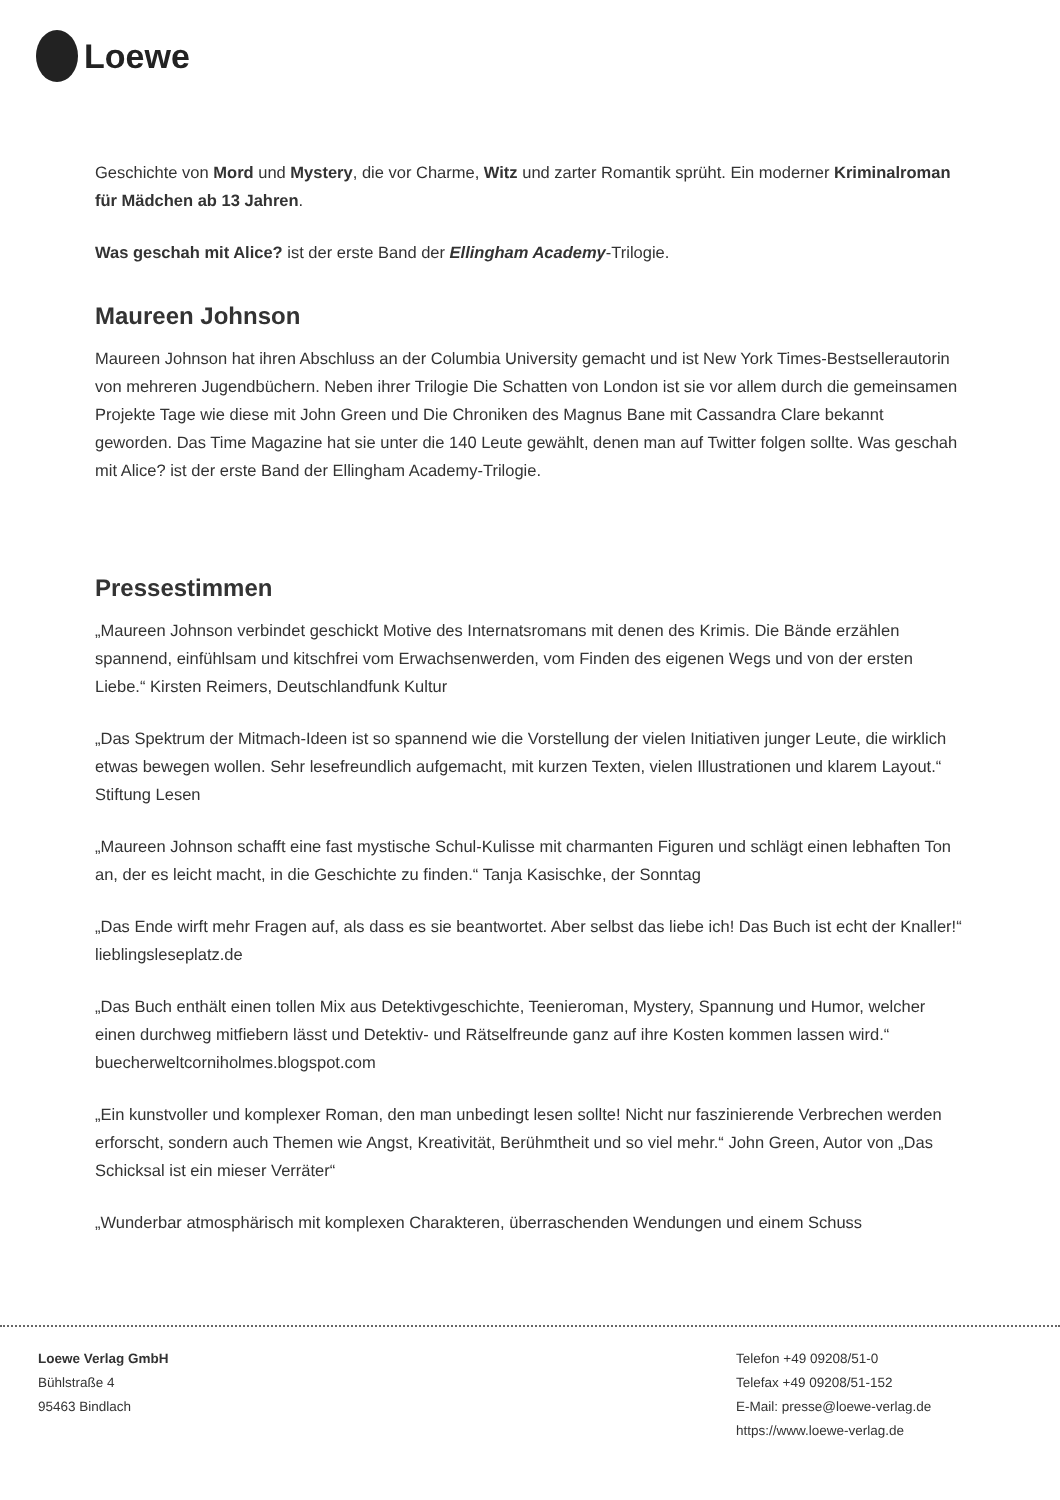Loewe
Geschichte von Mord und Mystery, die vor Charme, Witz und zarter Romantik sprüht. Ein moderner Kriminalroman für Mädchen ab 13 Jahren.
Was geschah mit Alice? ist der erste Band der Ellingham Academy-Trilogie.
Maureen Johnson
Maureen Johnson hat ihren Abschluss an der Columbia University gemacht und ist New York Times-Bestsellerautorin von mehreren Jugendbüchern. Neben ihrer Trilogie Die Schatten von London ist sie vor allem durch die gemeinsamen Projekte Tage wie diese mit John Green und Die Chroniken des Magnus Bane mit Cassandra Clare bekannt geworden. Das Time Magazine hat sie unter die 140 Leute gewählt, denen man auf Twitter folgen sollte. Was geschah mit Alice? ist der erste Band der Ellingham Academy-Trilogie.
Pressestimmen
„Maureen Johnson verbindet geschickt Motive des Internatsromans mit denen des Krimis. Die Bände erzählen spannend, einfühlsam und kitschfrei vom Erwachsenwerden, vom Finden des eigenen Wegs und von der ersten Liebe.“ Kirsten Reimers, Deutschlandfunk Kultur
„Das Spektrum der Mitmach-Ideen ist so spannend wie die Vorstellung der vielen Initiativen junger Leute, die wirklich etwas bewegen wollen. Sehr lesefreundlich aufgemacht, mit kurzen Texten, vielen Illustrationen und klarem Layout.“ Stiftung Lesen
„Maureen Johnson schafft eine fast mystische Schul-Kulisse mit charmanten Figuren und schlägt einen lebhaften Ton an, der es leicht macht, in die Geschichte zu finden.“ Tanja Kasischke, der Sonntag
„Das Ende wirft mehr Fragen auf, als dass es sie beantwortet. Aber selbst das liebe ich! Das Buch ist echt der Knaller!“ lieblingsleseplatz.de
„Das Buch enthält einen tollen Mix aus Detektivgeschichte, Teenieroman, Mystery, Spannung und Humor, welcher einen durchweg mitfiebern lässt und Detektiv- und Rätselfreunde ganz auf ihre Kosten kommen lassen wird.“ buecherweltcorniholmes.blogspot.com
„Ein kunstvoller und komplexer Roman, den man unbedingt lesen sollte! Nicht nur faszinierende Verbrechen werden erforscht, sondern auch Themen wie Angst, Kreativität, Berühmtheit und so viel mehr.“ John Green, Autor von „Das Schicksal ist ein mieser Verräter“
„Wunderbar atmosphärisch mit komplexen Charakteren, überraschenden Wendungen und einem Schuss
Loewe Verlag GmbH
Bühlstraße 4
95463 Bindlach
Telefon +49 09208/51-0
Telefax +49 09208/51-152
E-Mail: presse@loewe-verlag.de
https://www.loewe-verlag.de